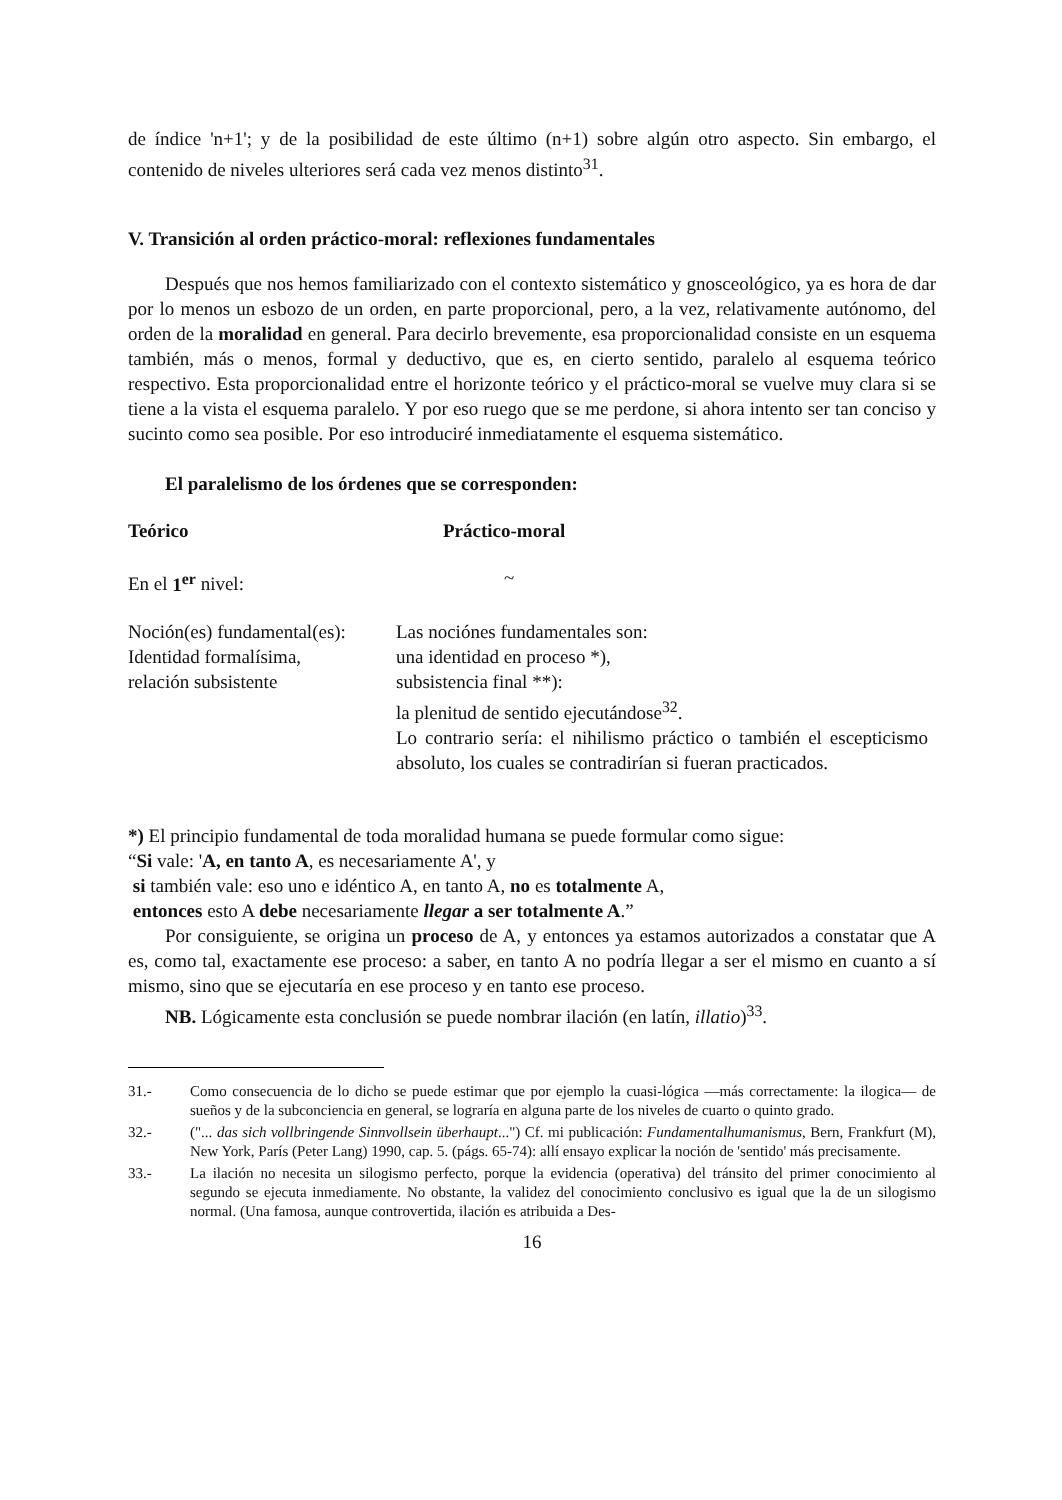de índice 'n+1'; y de la posibilidad de este último (n+1) sobre algún otro aspecto. Sin embargo, el contenido de niveles ulteriores será cada vez menos distinto<sup>31</sup>.
V. Transición al orden práctico-moral: reflexiones fundamentales
Después que nos hemos familiarizado con el contexto sistemático y gnosceológico, ya es hora de dar por lo menos un esbozo de un orden, en parte proporcional, pero, a la vez, relativamente autónomo, del orden de la moralidad en general. Para decirlo brevemente, esa proporcionalidad consiste en un esquema también, más o menos, formal y deductivo, que es, en cierto sentido, paralelo al esquema teórico respectivo. Esta proporcionalidad entre el horizonte teórico y el práctico-moral se vuelve muy clara si se tiene a la vista el esquema paralelo. Y por eso ruego que se me perdone, si ahora intento ser tan conciso y sucinto como sea posible. Por eso introduciré inmediatamente el esquema sistemático.
El paralelismo de los órdenes que se corresponden:
| Teórico | Práctico-moral |
| En el 1<sup>er</sup> nivel: | ~ |
| Noción(es) fundamental(es): Identidad formalísima, relación subsistente | Las nociónes fundamentales son: una identidad en proceso *), subsistencia final **): la plenitud de sentido ejecutándose<sup>32</sup>. Lo contrario sería: el nihilismo práctico o también el escepticismo absoluto, los cuales se contradirían si fueran practicados. |
*) El principio fundamental de toda moralidad humana se puede formular como sigue:
“Si vale: 'A, en tanto A, es necesariamente A', y
si también vale: eso uno e idéntico A, en tanto A, no es totalmente A,
entonces esto A debe necesariamente llegar a ser totalmente A.”
Por consiguiente, se origina un proceso de A, y entonces ya estamos autorizados a constatar que A es, como tal, exactamente ese proceso: a saber, en tanto A no podría llegar a ser el mismo en cuanto a sí mismo, sino que se ejecutaría en ese proceso y en tanto ese proceso.
NB. Lógicamente esta conclusión se puede nombrar ilación (en latín, illatio)<sup>33</sup>.
31.- Como consecuencia de lo dicho se puede estimar que por ejemplo la cuasi-lógica —más correctamente: la ilogica— de sueños y de la subconciencia en general, se lograría en alguna parte de los niveles de cuarto o quinto grado.
32.- ("... das sich vollbringende Sinnvollsein überhaupt...") Cf. mi publicación: Fundamentalhumanismus, Bern, Frankfurt (M), New York, París (Peter Lang) 1990, cap. 5. (págs. 65-74): allí ensayo explicar la noción de 'sentido' más precisamente.
33.- La ilación no necesita un silogismo perfecto, porque la evidencia (operativa) del tránsito del primer conocimiento al segundo se ejecuta inmediamente. No obstante, la validez del conocimiento conclusivo es igual que la de un silogismo normal. (Una famosa, aunque controvertida, ilación es atribuida a Des-
16